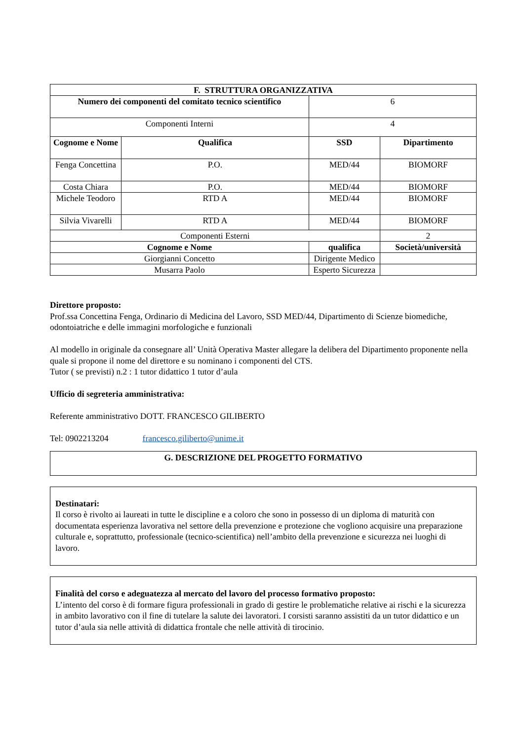| F. STRUTTURA ORGANIZZATIVA | | | | |
| --- | --- | --- | --- | --- |
| Numero dei componenti del comitato tecnico scientifico | | | 6 | |
| Componenti Interni | | | 4 | |
| Cognome e Nome | Qualifica | | SSD | Dipartimento |
| Fenga Concettina | P.O. | | MED/44 | BIOMORF |
| Costa Chiara | P.O. | | MED/44 | BIOMORF |
| Michele Teodoro | RTD A | | MED/44 | BIOMORF |
| Silvia Vivarelli | RTD A | | MED/44 | BIOMORF |
| Componenti Esterni | | | | 2 |
| Cognome e Nome | | qualifica | | Società/università |
| Giorgianni Concetto | | Dirigente Medico | | |
| Musarra Paolo | | Esperto Sicurezza | | |
Direttore proposto:
Prof.ssa Concettina Fenga, Ordinario di Medicina del Lavoro, SSD MED/44, Dipartimento di Scienze biomediche, odontoiatriche e delle immagini morfologiche e funzionali
Al modello in originale da consegnare all’ Unità Operativa Master allegare la delibera del Dipartimento proponente nella quale si propone il nome del direttore e su nominano i componenti del CTS.
Tutor ( se previsti) n.2 : 1 tutor didattico 1 tutor d’aula
Ufficio di segreteria amministrativa:
Referente amministrativo DOTT. FRANCESCO GILIBERTO
Tel: 0902213204 francesco.giliberto@unime.it
G. DESCRIZIONE DEL PROGETTO FORMATIVO
Destinatari:
Il corso è rivolto ai laureati in tutte le discipline e a coloro che sono in possesso di un diploma di maturità con documentata esperienza lavorativa nel settore della prevenzione e protezione che vogliono acquisire una preparazione culturale e, soprattutto, professionale (tecnico-scientifica) nell’ambito della prevenzione e sicurezza nei luoghi di lavoro.
Finalità del corso e adeguatezza al mercato del lavoro del processo formativo proposto:
L’intento del corso è di formare figura professionali in grado di gestire le problematiche relative ai rischi e la sicurezza in ambito lavorativo con il fine di tutelare la salute dei lavoratori. I corsisti saranno assistiti da un tutor didattico e un tutor d’aula sia nelle attività di didattica frontale che nelle attività di tirocinio.